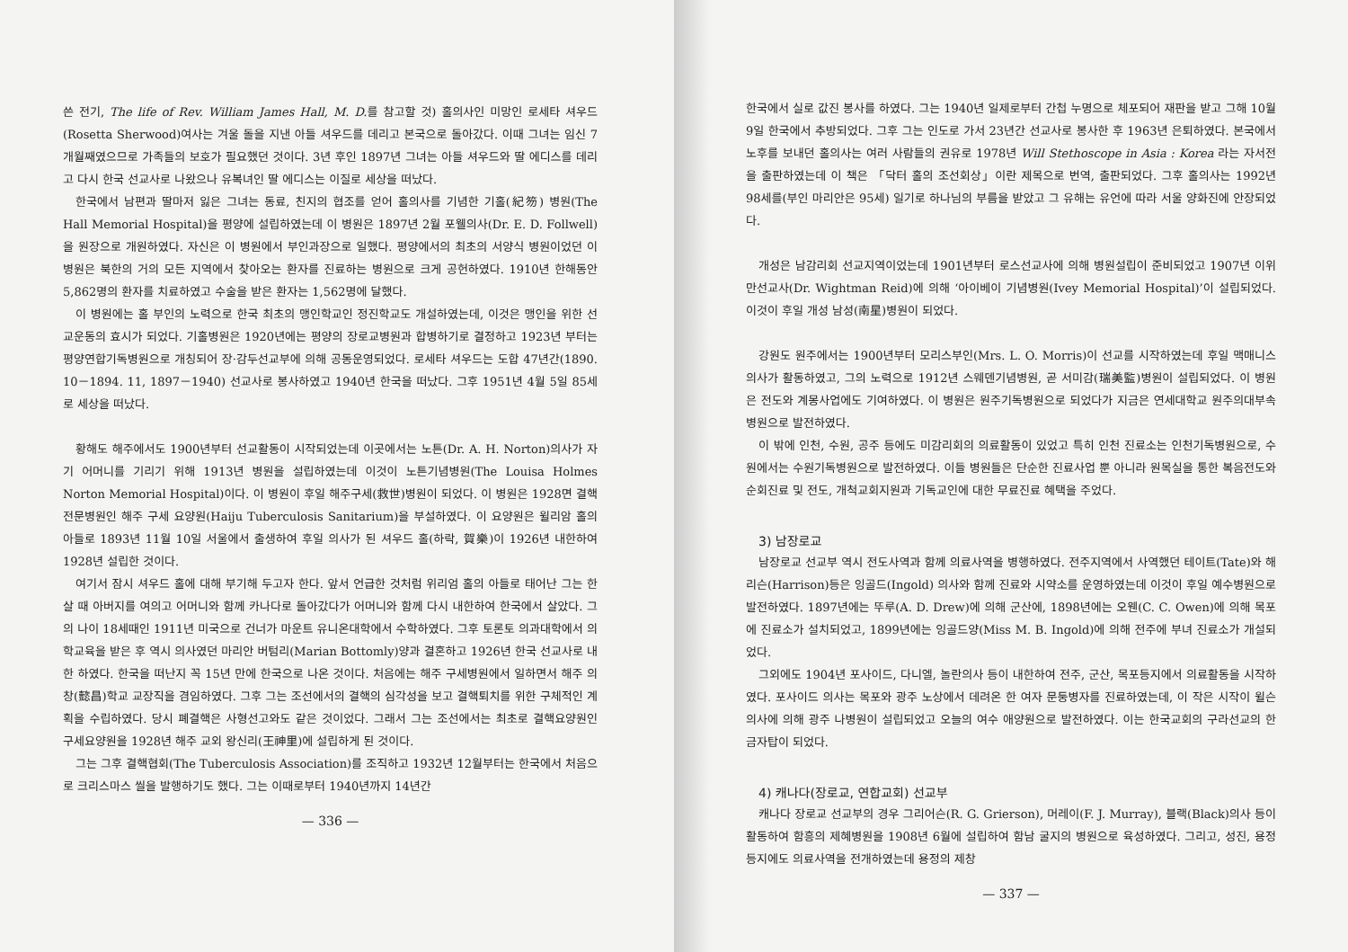쓴 전기, The life of Rev. William James Hall, M. D. 를 참고할 것) 홀의사인 미망인 로세타 셔우드(Rosetta Sherwood)여사는 겨울 돌을 지낸 아들 셔우드를 데리고 본국으로 돌아갔다. 이때 그녀는 임신 7개월째였으므로 가족들의 보호가 필요했던 것이다. 3년 후인 1897년 그녀는 아들 셔우드와 딸 에디스를 데리고 다시 한국 선교사로 나왔으나 유복녀인 딸 에디스는 이질로 세상을 떠났다.
한국에서 남편과 딸마저 잃은 그녀는 동료, 친지의 협조를 얻어 홀의사를 기념한 기홀(紀笏) 병원(The Hall Memorial Hospital)을 평양에 설립하였는데 이 병원은 1897년 2월 포웰의사(Dr. E. D. Follwell)을 원장으로 개원하였다. 자신은 이 병원에서 부인과장으로 일했다. 평양에서의 최초의 서양식 병원이었던 이 병원은 북한의 거의 모든 지역에서 찾아오는 환자를 진료하는 병원으로 크게 공헌하였다. 1910년 한해동안 5,862명의 환자를 치료하였고 수술을 받은 환자는 1,562명에 달했다.
이 병원에는 홀 부인의 노력으로 한국 최초의 맹인학교인 정진학교도 개설하였는데, 이것은 맹인을 위한 선교운동의 효시가 되었다. 기홀병원은 1920년에는 평양의 장로교병원과 합병하기로 결정하고 1923년 부터는 평양연합기독병원으로 개칭되어 장·감두선교부에 의해 공동운영되었다. 로세타 셔우드는 도합 47년간(1890. 10－1894. 11, 1897－1940) 선교사로 봉사하였고 1940년 한국을 떠났다. 그후 1951년 4월 5일 85세로 세상을 떠났다.
황해도 해주에서도 1900년부터 선교활동이 시작되었는데 이곳에서는 노튼(Dr. A. H. Norton)의사가 자기 어머니를 기리기 위해 1913년 병원을 설립하였는데 이것이 노튼기념병원(The Louisa Holmes Norton Memorial Hospital)이다. 이 병원이 후일 해주구세(救世)병원이 되었다. 이 병원은 1928면 결핵전문병원인 해주 구세 요양원(Haiju Tuberculosis Sanitarium)을 부설하였다. 이 요양원은 윌리암 홀의 아들로 1893년 11월 10일 서울에서 출생하여 후일 의사가 된 셔우드 홀(하락, 賀樂)이 1926년 내한하여 1928년 설립한 것이다.
여기서 잠시 셔우드 홀에 대해 부기해 두고자 한다. 앞서 언급한 것처럼 위리엄 홀의 아들로 태어난 그는 한살 때 아버지를 여의고 어머니와 함께 카나다로 돌아갔다가 어머니와 함께 다시 내한하여 한국에서 살았다. 그의 나이 18세때인 1911년 미국으로 건너가 마운트 유니온대학에서 수학하였다. 그후 토론토 의과대학에서 의학교육을 받은 후 역시 의사였던 마리안 버텀리(Marian Bottomly)양과 결혼하고 1926년 한국 선교사로 내한 하였다. 한국을 떠난지 꼭 15년 만에 한국으로 나온 것이다. 처음에는 해주 구세병원에서 일하면서 해주 의창(懿昌)학교 교장직을 겸임하였다. 그후 그는 조선에서의 결핵의 심각성을 보고 결핵퇴치를 위한 구체적인 계획을 수립하였다. 당시 폐결핵은 사형선고와도 같은 것이었다. 그래서 그는 조선에서는 최초로 결핵요양원인 구세요양원을 1928년 해주 교외 왕신리(王神里)에 설립하게 된 것이다.
그는 그후 결핵협회(The Tuberculosis Association)를 조직하고 1932년 12월부터는 한국에서 처음으로 크리스마스 씰을 발행하기도 했다. 그는 이때로부터 1940년까지 14년간
— 336 —
한국에서 실로 값진 봉사를 하였다. 그는 1940년 일제로부터 간첩 누명으로 체포되어 재판을 받고 그해 10월 9일 한국에서 추방되었다. 그후 그는 인도로 가서 23년간 선교사로 봉사한 후 1963년 은퇴하였다. 본국에서 노후를 보내던 홀의사는 여러 사람들의 권유로 1978년 Will Stethoscope in Asia : Korea 라는 자서전을 출판하였는데 이 책은 「닥터 홀의 조선회상」이란 제목으로 번역, 출판되었다. 그후 홀의사는 1992년 98세를(부인 마리안은 95세) 일기로 하나님의 부름을 받았고 그 유해는 유언에 따라 서울 양화진에 안장되었다.
개성은 남감리회 선교지역이었는데 1901년부터 로스선교사에 의해 병원설립이 준비되었고 1907년 이위만선교사(Dr. Wightman Reid)에 의해 ‘아이베이 기념병원(Ivey Memorial Hospital)’이 설립되었다. 이것이 후일 개성 남성(南星)병원이 되었다.
강원도 원주에서는 1900년부터 모리스부인(Mrs. L. O. Morris)이 선교를 시작하였는데 후일 맥매니스 의사가 활동하였고, 그의 노력으로 1912년 스웨덴기념병원, 곧 서미감(瑞美監)병원이 설립되었다. 이 병원은 전도와 계몽사업에도 기여하였다. 이 병원은 원주기독병원으로 되었다가 지금은 연세대학교 원주의대부속병원으로 발전하였다.
이 밖에 인천, 수원, 공주 등에도 미감리회의 의료활동이 있었고 특히 인천 진료소는 인천기독병원으로, 수원에서는 수원기독병원으로 발전하였다. 이들 병원들은 단순한 진료사업 뿐 아니라 원목실을 통한 복음전도와 순회진료 및 전도, 개척교회지원과 기독교인에 대한 무료진료 혜택을 주었다.
3) 남장로교
남장로교 선교부 역시 전도사역과 함께 의료사역을 병행하였다. 전주지역에서 사역했던 테이트(Tate)와 해리슨(Harrison)등은 잉골드(Ingold) 의사와 함께 진료와 시약소를 운영하였는데 이것이 후일 예수병원으로 발전하였다. 1897년에는 뚜루(A. D. Drew)에 의해 군산에, 1898년에는 오웬(C. C. Owen)에 의해 목포에 진료소가 설치되었고, 1899년에는 잉골드양(Miss M. B. Ingold)에 의해 전주에 부녀 진료소가 개설되었다.
그외에도 1904년 포사이드, 다니엘, 놀란의사 등이 내한하여 전주, 군산, 목포등지에서 의료활동을 시작하였다. 포사이드 의사는 목포와 광주 노상에서 데려온 한 여자 문둥병자를 진료하였는데, 이 작은 시작이 윌슨 의사에 의해 광주 나병원이 설립되었고 오늘의 여수 애양원으로 발전하였다. 이는 한국교회의 구라선교의 한 금자탑이 되었다.
4) 캐나다(장로교, 연합교회) 선교부
캐나다 장로교 선교부의 경우 그리어슨(R. G. Grierson), 머레이(F. J. Murray), 블랙(Black)의사 등이 활동하여 함흥의 제혜병원을 1908년 6월에 설립하여 함남 굴지의 병원으로 육성하였다. 그리고, 성진, 용정 등지에도 의료사역을 전개하였는데 용정의 제창
— 337 —